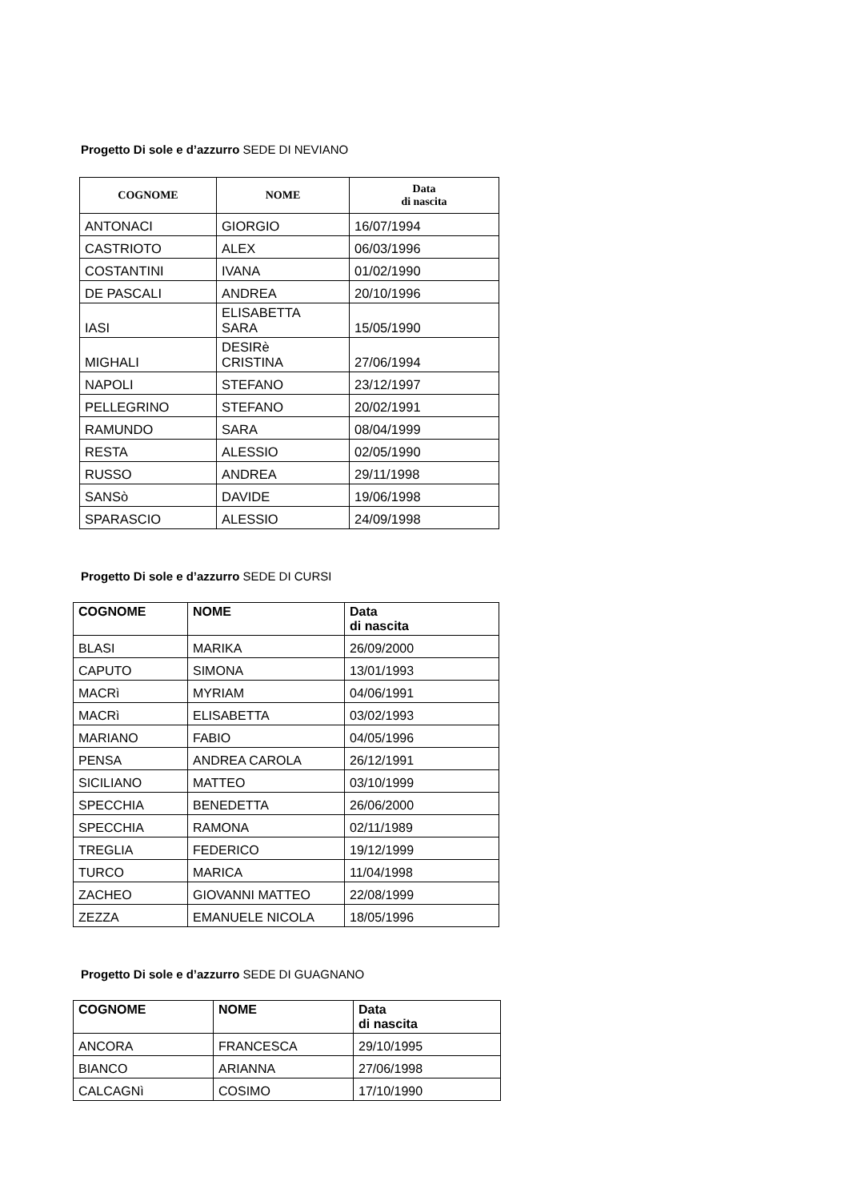Progetto Di sole e d’azzurro SEDE DI NEVIANO
| COGNOME | NOME | Data di nascita |
| --- | --- | --- |
| ANTONACI | GIORGIO | 16/07/1994 |
| CASTRIOTO | ALEX | 06/03/1996 |
| COSTANTINI | IVANA | 01/02/1990 |
| DE PASCALI | ANDREA | 20/10/1996 |
| IASI | ELISABETTA SARA | 15/05/1990 |
| MIGHALI | DESIRè CRISTINA | 27/06/1994 |
| NAPOLI | STEFANO | 23/12/1997 |
| PELLEGRINO | STEFANO | 20/02/1991 |
| RAMUNDO | SARA | 08/04/1999 |
| RESTA | ALESSIO | 02/05/1990 |
| RUSSO | ANDREA | 29/11/1998 |
| SANSò | DAVIDE | 19/06/1998 |
| SPARASCIO | ALESSIO | 24/09/1998 |
Progetto Di sole e d’azzurro SEDE DI CURSI
| COGNOME | NOME | Data di nascita |
| --- | --- | --- |
| BLASI | MARIKA | 26/09/2000 |
| CAPUTO | SIMONA | 13/01/1993 |
| MACRì | MYRIAM | 04/06/1991 |
| MACRì | ELISABETTA | 03/02/1993 |
| MARIANO | FABIO | 04/05/1996 |
| PENSA | ANDREA CAROLA | 26/12/1991 |
| SICILIANO | MATTEO | 03/10/1999 |
| SPECCHIA | BENEDETTA | 26/06/2000 |
| SPECCHIA | RAMONA | 02/11/1989 |
| TREGLIA | FEDERICO | 19/12/1999 |
| TURCO | MARICA | 11/04/1998 |
| ZACHEO | GIOVANNI MATTEO | 22/08/1999 |
| ZEZZA | EMANUELE NICOLA | 18/05/1996 |
Progetto Di sole e d’azzurro SEDE DI GUAGNANO
| COGNOME | NOME | Data di nascita |
| --- | --- | --- |
| ANCORA | FRANCESCA | 29/10/1995 |
| BIANCO | ARIANNA | 27/06/1998 |
| CALCAGNì | COSIMO | 17/10/1990 |